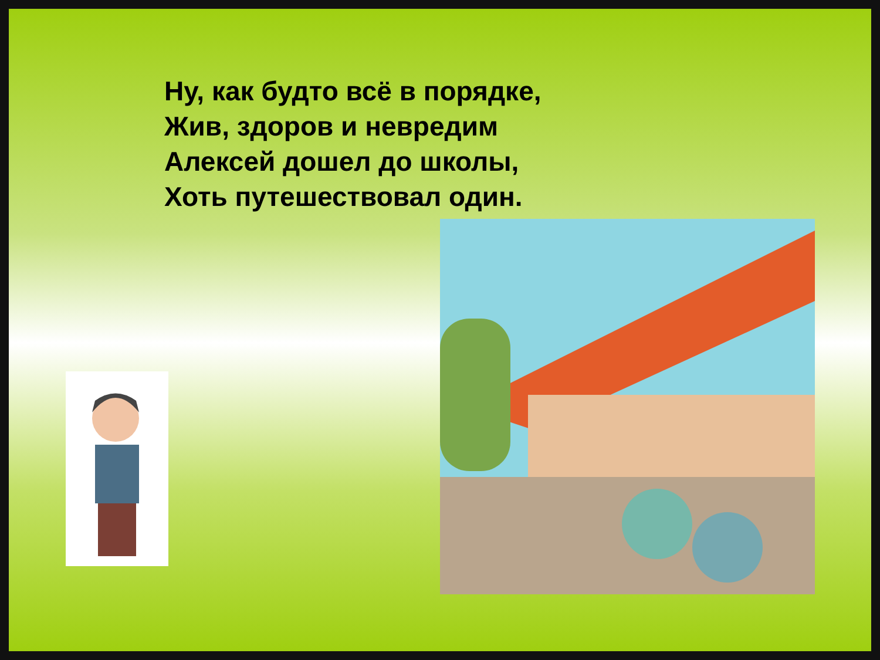Ну, как будто всё в порядке,
Жив, здоров и невредим
Алексей дошел до школы,
Хоть путешествовал один.